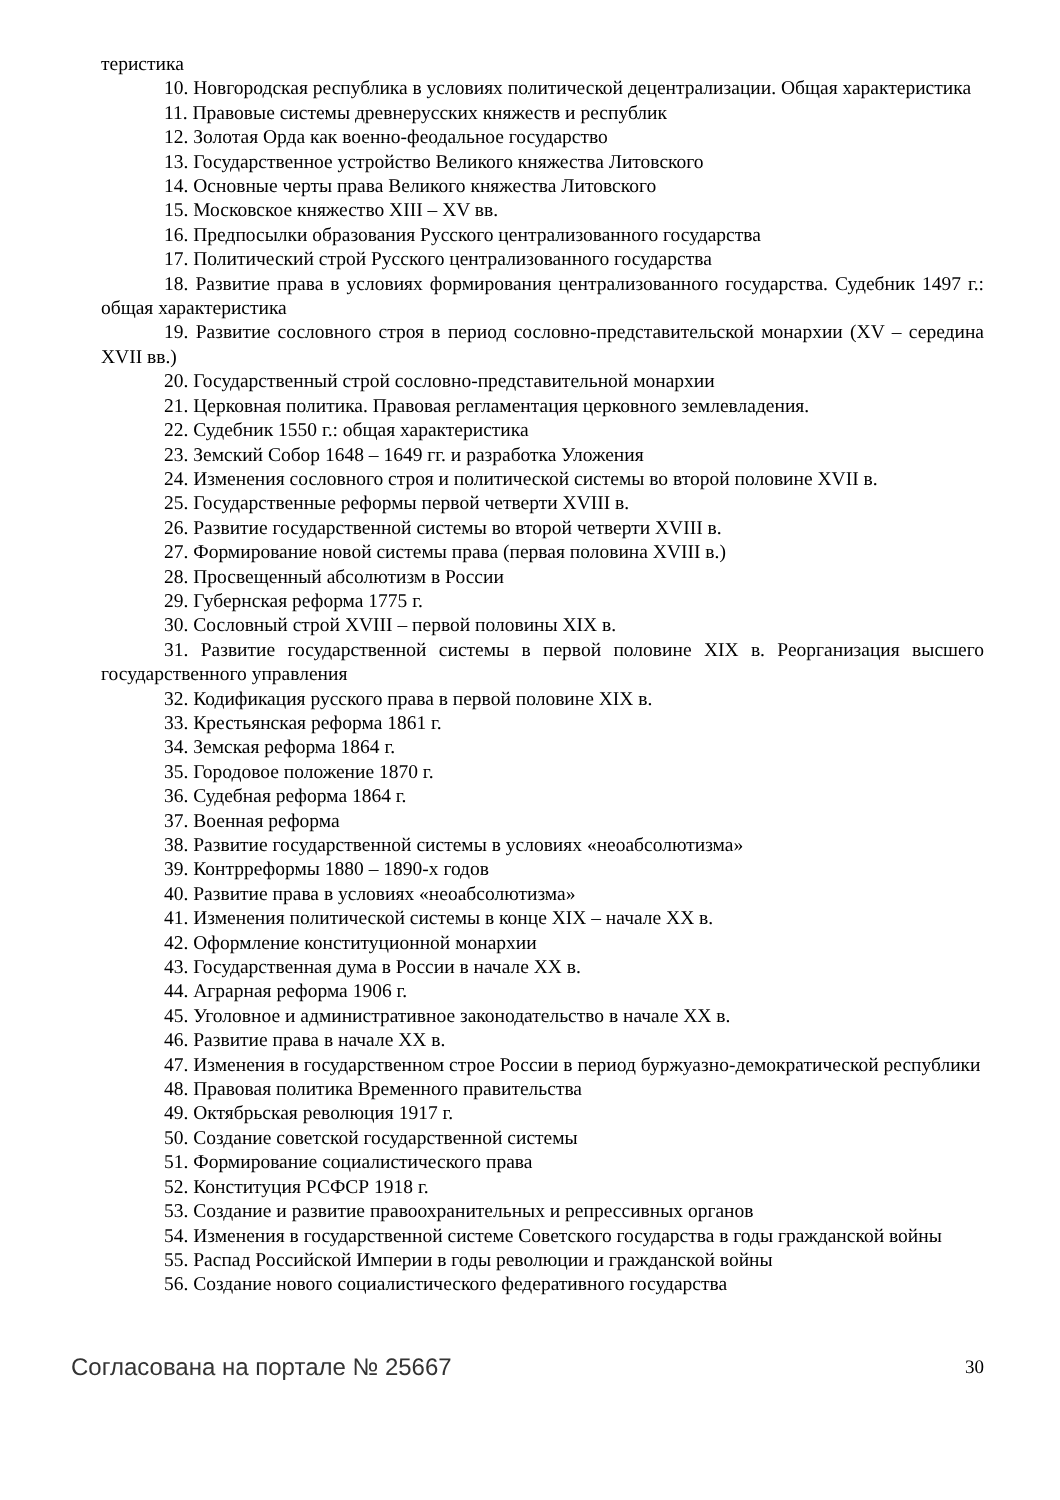теристика
10. Новгородская республика в условиях политической децентрализации. Общая характеристика
11. Правовые системы древнерусских княжеств и республик
12. Золотая Орда как военно-феодальное государство
13. Государственное устройство Великого княжества Литовского
14. Основные черты права Великого княжества Литовского
15. Московское княжество XIII – XV вв.
16. Предпосылки образования Русского централизованного государства
17. Политический строй Русского централизованного государства
18. Развитие права в условиях формирования централизованного государства. Судебник 1497 г.: общая характеристика
19. Развитие сословного строя в период сословно-представительской монархии (XV – середина XVII вв.)
20. Государственный строй сословно-представительной монархии
21. Церковная политика. Правовая регламентация церковного землевладения.
22. Судебник 1550 г.: общая характеристика
23. Земский Собор 1648 – 1649 гг. и разработка Уложения
24. Изменения сословного строя и политической системы во второй половине XVII в.
25. Государственные реформы первой четверти XVIII в.
26. Развитие государственной системы во второй четверти XVIII в.
27. Формирование новой системы права (первая половина XVIII в.)
28. Просвещенный абсолютизм в России
29. Губернская реформа 1775 г.
30. Сословный строй XVIII – первой половины XIX в.
31. Развитие государственной системы в первой половине XIX в. Реорганизация высшего государственного управления
32. Кодификация русского права в первой половине XIX в.
33. Крестьянская реформа 1861 г.
34. Земская реформа 1864 г.
35. Городовое положение 1870 г.
36. Судебная реформа 1864 г.
37. Военная реформа
38. Развитие государственной системы в условиях «неоабсолютизма»
39. Контрреформы 1880 – 1890-х годов
40. Развитие права в условиях «неоабсолютизма»
41. Изменения политической системы в конце XIX – начале XX в.
42. Оформление конституционной монархии
43. Государственная дума в России в начале XX в.
44. Аграрная реформа 1906 г.
45. Уголовное и административное законодательство в начале XX в.
46. Развитие права в начале XX в.
47. Изменения в государственном строе России в период буржуазно-демократической республики
48. Правовая политика Временного правительства
49. Октябрьская революция 1917 г.
50. Создание советской государственной системы
51. Формирование социалистического права
52. Конституция РСФСР 1918 г.
53. Создание и развитие правоохранительных и репрессивных органов
54. Изменения в государственной системе Советского государства в годы гражданской войны
55. Распад Российской Империи в годы революции и гражданской войны
56. Создание нового социалистического федеративного государства
Согласована на портале № 25667 30